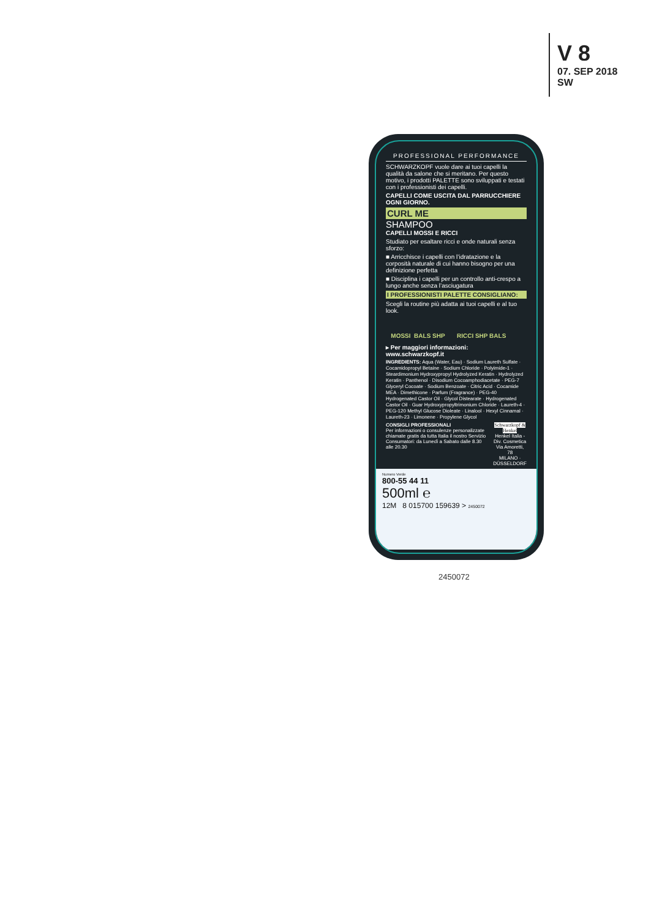V 8
07. SEP 2018
SW
PROFESSIONAL PERFORMANCE
SCHWARZKOPF vuole dare ai tuoi capelli la qualità da salone che si meritano. Per questo motivo, i prodotti PALETTE sono sviluppati e testati con i professionisti dei capelli.
CAPELLI COME USCITA DAL PARRUCCHIERE OGNI GIORNO.
CURL ME
SHAMPOO
CAPELLI MOSSI E RICCI
Studiato per esaltare ricci e onde naturali senza sforzo:
■ Arricchisce i capelli con l’idratazione e la corposità naturale di cui hanno bisogno per una definizione perfetta
■ Disciplina i capelli per un controllo anti-crespo a lungo anche senza l’asciugatura
I PROFESSIONISTI PALETTE CONSIGLIANO:
Scegli la routine più adatta ai tuoi capelli e al tuo look.
MOSSI BALS SHP RICCI SHP BALS
▸ Per maggiori informazioni: www.schwarzkopf.it
INGREDIENTS: Aqua (Water, Eau) · Sodium Laureth Sulfate · Cocamidopropyl Betaine · Sodium Chloride · Polyimide-1 · Steardimonium Hydroxypropyl Hydrolyzed Keratin · Hydrolyzed Keratin · Panthenol · Disodium Cocoamphodiacetate · PEG-7 Glyceryl Cocoate · Sodium Benzoate · Citric Acid · Cocamide MEA · Dimethicone · Parfum (Fragrance) · PEG-40 Hydrogenated Castor Oil · Glycol Distearate · Hydrogenated Castor Oil · Guar Hydroxypropyltrimonium Chloride · Laureth-4 · PEG-120 Methyl Glucose Dioleate · Linalool · Hexyl Cinnamal · Laureth-23 · Limonene · Propylene Glycol
CONSIGLI PROFESSIONALI
Per informazioni o consulenze personalizzate chiamate gratis da tutta Italia il nostro Servizio Consumatori: da Lunedì a Sabato dalle 8.30 alle 20.30
Schwarzkopf & Henkel
Henkel Italia - Div. Cosmetica
Via Amoretti, 78
MILANO · DÜSSELDORF
Numero Verde
800-55 44 11
500ml ℮
12M 8 015700 159639 > 2450072
2450072